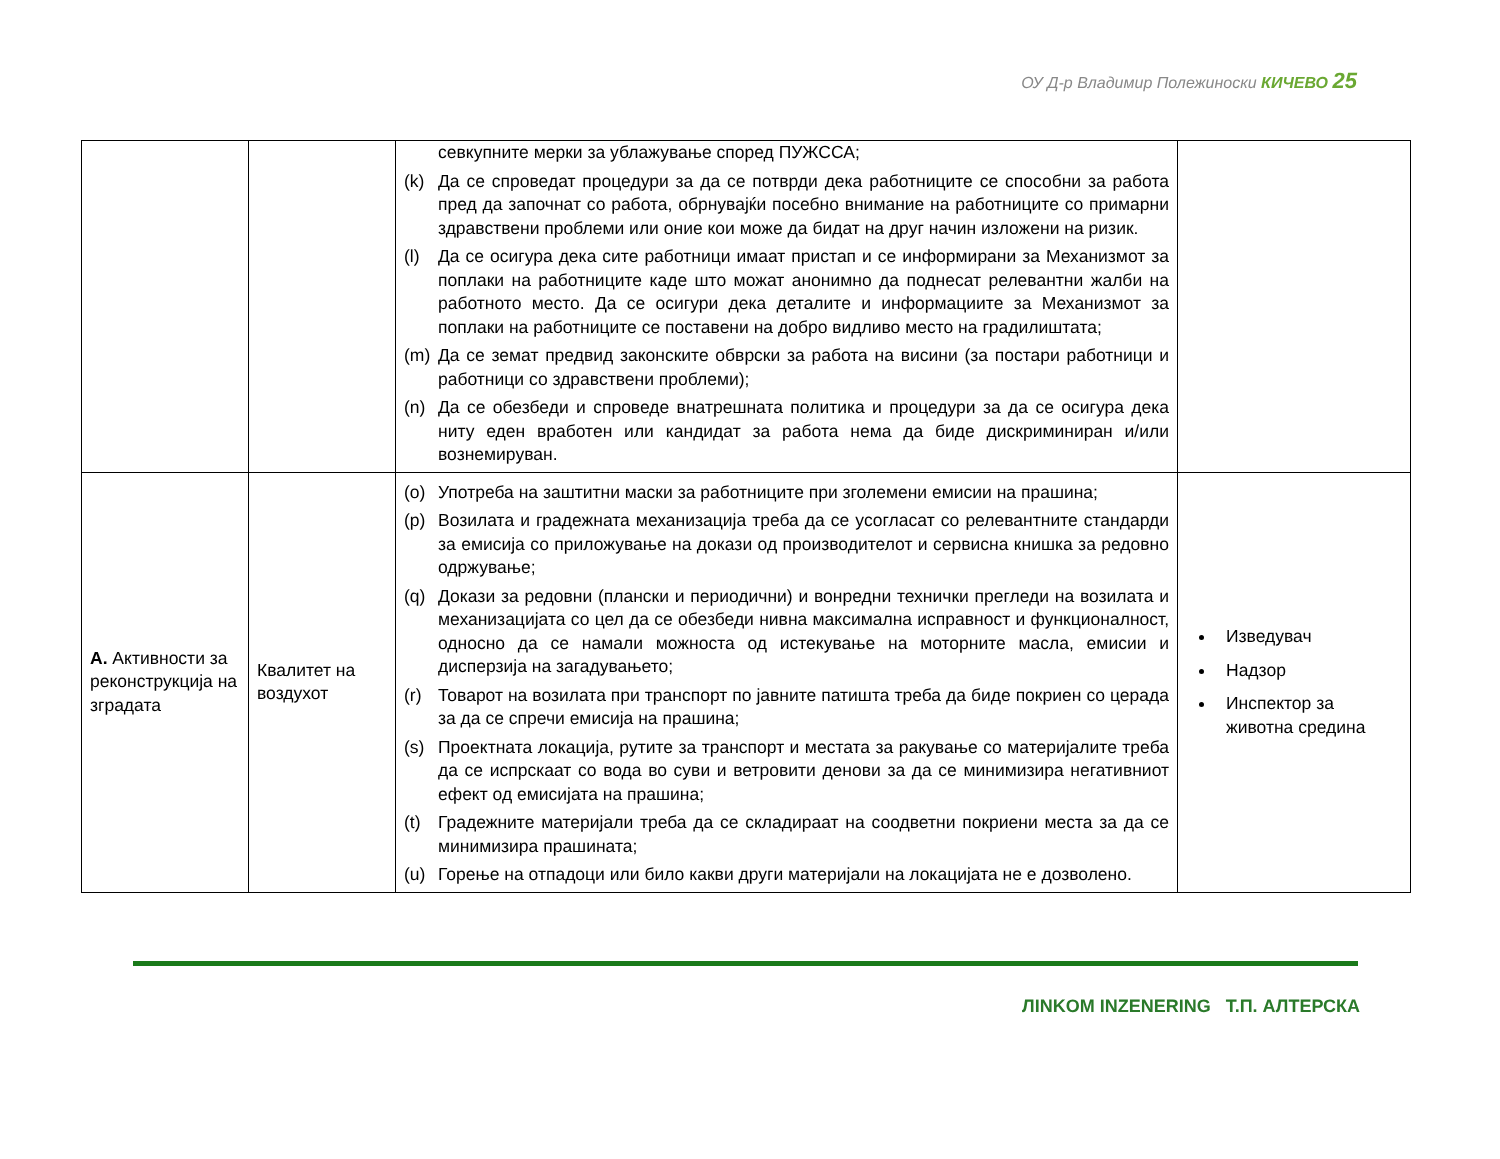ОУ Д-р Владимир Полежиноски КИЧЕВО 25
| | | севкупните мерки за ублажување според ПУЖССА; (k) Да се спроведат процедури за да се потврди дека работниците се способни за работа пред да започнат со работа, обрнувајќи посебно внимание на работниците со примарни здравствени проблеми или оние кои може да бидат на друг начин изложени на ризик. (l) Да се осигура дека сите работници имаат пристап и се информирани за Механизмот за поплаки на работниците каде што можат анонимно да поднесат релевантни жалби на работното место. Да се осигури дека деталите и информациите за Механизмот за поплаки на работниците се поставени на добро видливо место на градилиштата; (m) Да се земат предвид законските обврски за работа на висини (за постари работници и работници со здравствени проблеми); (n) Да се обезбеди и спроведе внатрешната политика и процедури за да се осигура дека ниту еден вработен или кандидат за работа нема да биде дискриминиран и/или вознемируван. | |
| A. Активности за реконструкција на зградата | Квалитет на воздухот | (o) Употреба на заштитни маски за работниците при зголемени емисии на прашина; (p) Возилата и градежната механизација треба да се усогласат со релевантните стандарди за емисија со приложување на докази од производителот и сервисна книшка за редовно одржување; (q) Докази за редовни (плански и периодични) и вонредни технички прегледи на возилата и механизацијата со цел да се обезбеди нивна максимална исправност и функционалност, односно да се намали можноста од истекување на моторните масла, емисии и дисперзија на загадувањето; (r) Товарот на возилата при транспорт по јавните патишта треба да биде покриен со церада за да се спречи емисија на прашина; (s) Проектната локација, рутите за транспорт и местата за ракување со материјалите треба да се испрскаат со вода во суви и ветровити денови за да се минимизира негативниот ефект од емисијата на прашина; (t) Градежните материјали треба да се складираат на соодветни покриени места за да се минимизира прашината; (u) Горење на отпадоци или било какви други материјали на локацијата не е дозволено. | Изведувач Надзор Инспектор за животна средина |
ЛINKOM INZENERING Т.П. АЛТЕРСКА